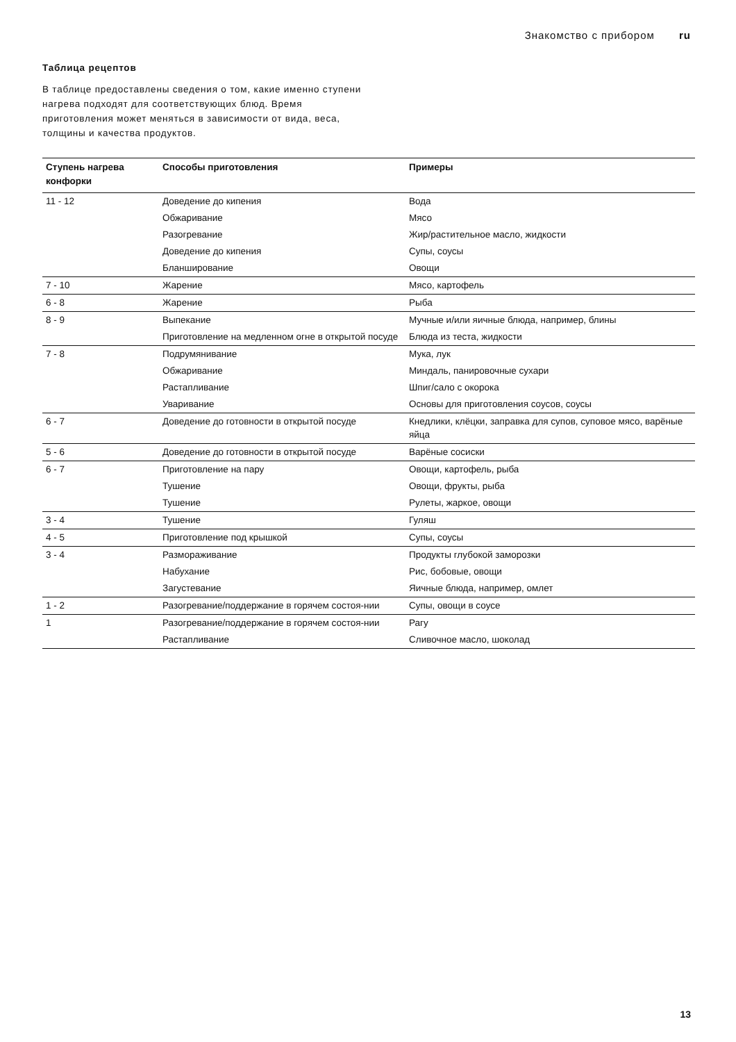Знакомство с прибором ru
Таблица рецептов
В таблице предоставлены сведения о том, какие именно ступени нагрева подходят для соответствующих блюд. Время приготовления может меняться в зависимости от вида, веса, толщины и качества продуктов.
| Ступень нагрева конфорки | Способы приготовления | Примеры |
| --- | --- | --- |
| 11 - 12 | Доведение до кипения | Вода |
| | Обжаривание | Мясо |
| | Разогревание | Жир/растительное масло, жидкости |
| | Доведение до кипения | Супы, соусы |
| | Бланширование | Овощи |
| 7 - 10 | Жарение | Мясо, картофель |
| 6 - 8 | Жарение | Рыба |
| 8 - 9 | Выпекание | Мучные и/или яичные блюда, например, блины |
| | Приготовление на медленном огне в открытой посуде | Блюда из теста, жидкости |
| 7 - 8 | Подрумянивание | Мука, лук |
| | Обжаривание | Миндаль, панировочные сухари |
| | Растапливание | Шпиг/сало с окорока |
| | Уваривание | Основы для приготовления соусов, соусы |
| 6 - 7 | Доведение до готовности в открытой посуде | Кнедлики, клёцки, заправка для супов, суповое мясо, варёные яйца |
| 5 - 6 | Доведение до готовности в открытой посуде | Варёные сосиски |
| 6 - 7 | Приготовление на пару | Овощи, картофель, рыба |
| | Тушение | Овощи, фрукты, рыба |
| | Тушение | Рулеты, жаркое, овощи |
| 3 - 4 | Тушение | Гуляш |
| 4 - 5 | Приготовление под крышкой | Супы, соусы |
| 3 - 4 | Размораживание | Продукты глубокой заморозки |
| | Набухание | Рис, бобовые, овощи |
| | Загустевание | Яичные блюда, например, омлет |
| 1 - 2 | Разогревание/поддержание в горячем состоя-нии | Супы, овощи в соусе |
| 1 | Разогревание/поддержание в горячем состоя-нии | Рагу |
| | Растапливание | Сливочное масло, шоколад |
13